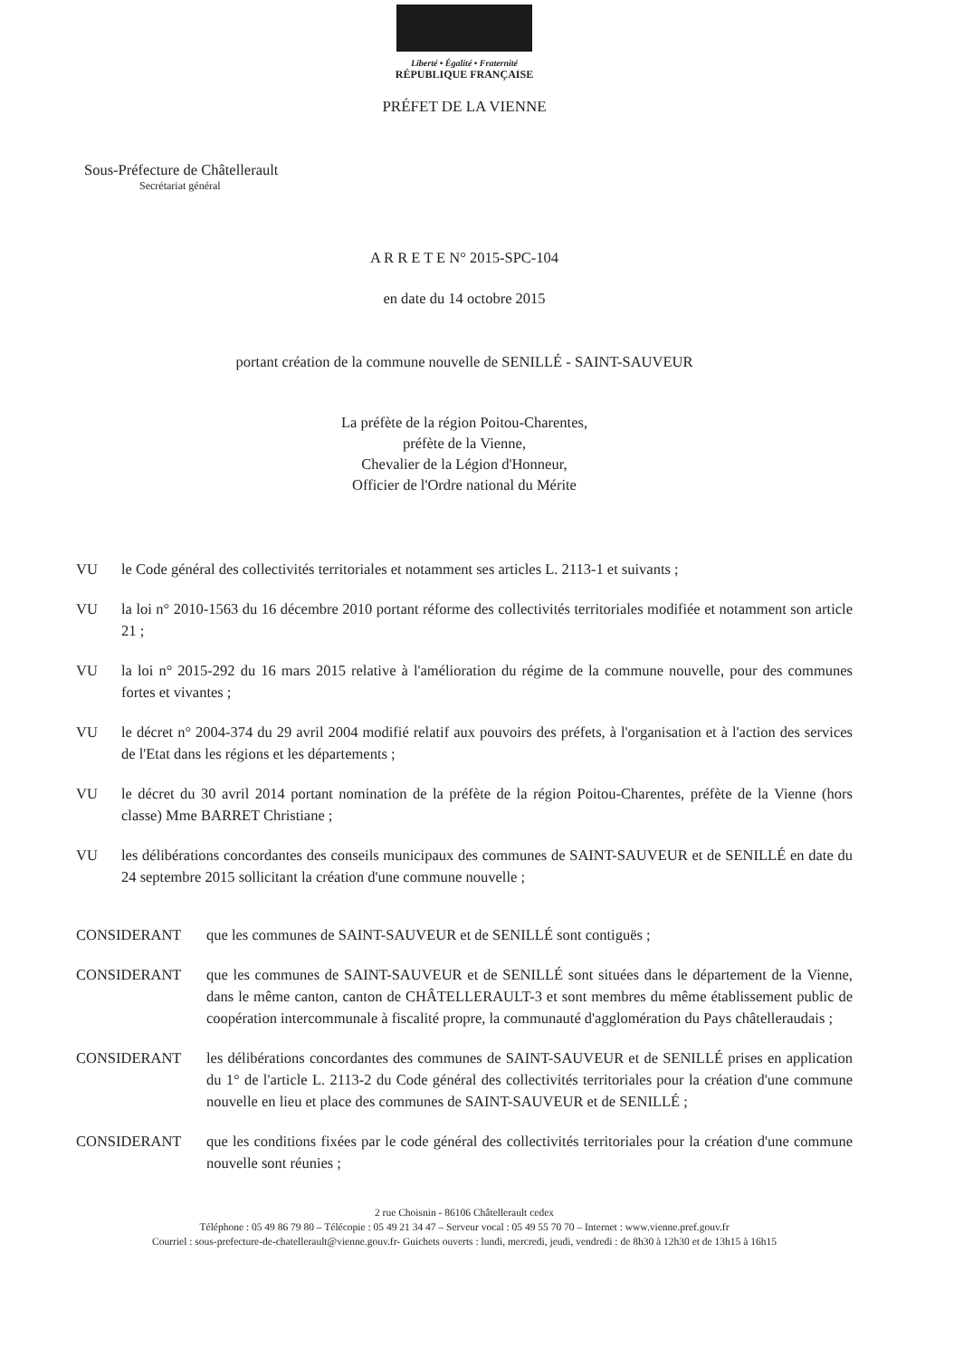Liberté • Égalité • Fraternité
RÉPUBLIQUE FRANÇAISE
PRÉFET DE LA VIENNE
Sous-Préfecture de Châtellerault
Secrétariat général
A R R E T E N° 2015-SPC-104
en date du 14 octobre 2015
portant création de la commune nouvelle de SENILLÉ - SAINT-SAUVEUR
La préfète de la région Poitou-Charentes,
préfète de la Vienne,
Chevalier de la Légion d'Honneur,
Officier de l'Ordre national du Mérite
VU le Code général des collectivités territoriales et notamment ses articles L. 2113-1 et suivants ;
VU la loi n° 2010-1563 du 16 décembre 2010 portant réforme des collectivités territoriales modifiée et notamment son article 21 ;
VU la loi n° 2015-292 du 16 mars 2015 relative à l'amélioration du régime de la commune nouvelle, pour des communes fortes et vivantes ;
VU le décret n° 2004-374 du 29 avril 2004 modifié relatif aux pouvoirs des préfets, à l'organisation et à l'action des services de l'Etat dans les régions et les départements ;
VU le décret du 30 avril 2014 portant nomination de la préfète de la région Poitou-Charentes, préfète de la Vienne (hors classe) Mme BARRET Christiane ;
VU les délibérations concordantes des conseils municipaux des communes de SAINT-SAUVEUR et de SENILLÉ en date du 24 septembre 2015 sollicitant la création d'une commune nouvelle ;
CONSIDERANT que les communes de SAINT-SAUVEUR et de SENILLÉ sont contiguës ;
CONSIDERANT que les communes de SAINT-SAUVEUR et de SENILLÉ sont situées dans le département de la Vienne, dans le même canton, canton de CHÂTELLERAULT-3 et sont membres du même établissement public de coopération intercommunale à fiscalité propre, la communauté d'agglomération du Pays châtelleraudais ;
CONSIDERANT les délibérations concordantes des communes de SAINT-SAUVEUR et de SENILLÉ prises en application du 1° de l'article L. 2113-2 du Code général des collectivités territoriales pour la création d'une commune nouvelle en lieu et place des communes de SAINT-SAUVEUR et de SENILLÉ ;
CONSIDERANT que les conditions fixées par le code général des collectivités territoriales pour la création d'une commune nouvelle sont réunies ;
2 rue Choisnin - 86106 Châtellerault cedex
Téléphone : 05 49 86 79 80 – Télécopie : 05 49 21 34 47 – Serveur vocal : 05 49 55 70 70 – Internet : www.vienne.pref.gouv.fr
Courriel : sous-prefecture-de-chatellerault@vienne.gouv.fr- Guichets ouverts : lundi, mercredi, jeudi, vendredi : de 8h30 à 12h30 et de 13h15 à 16h15